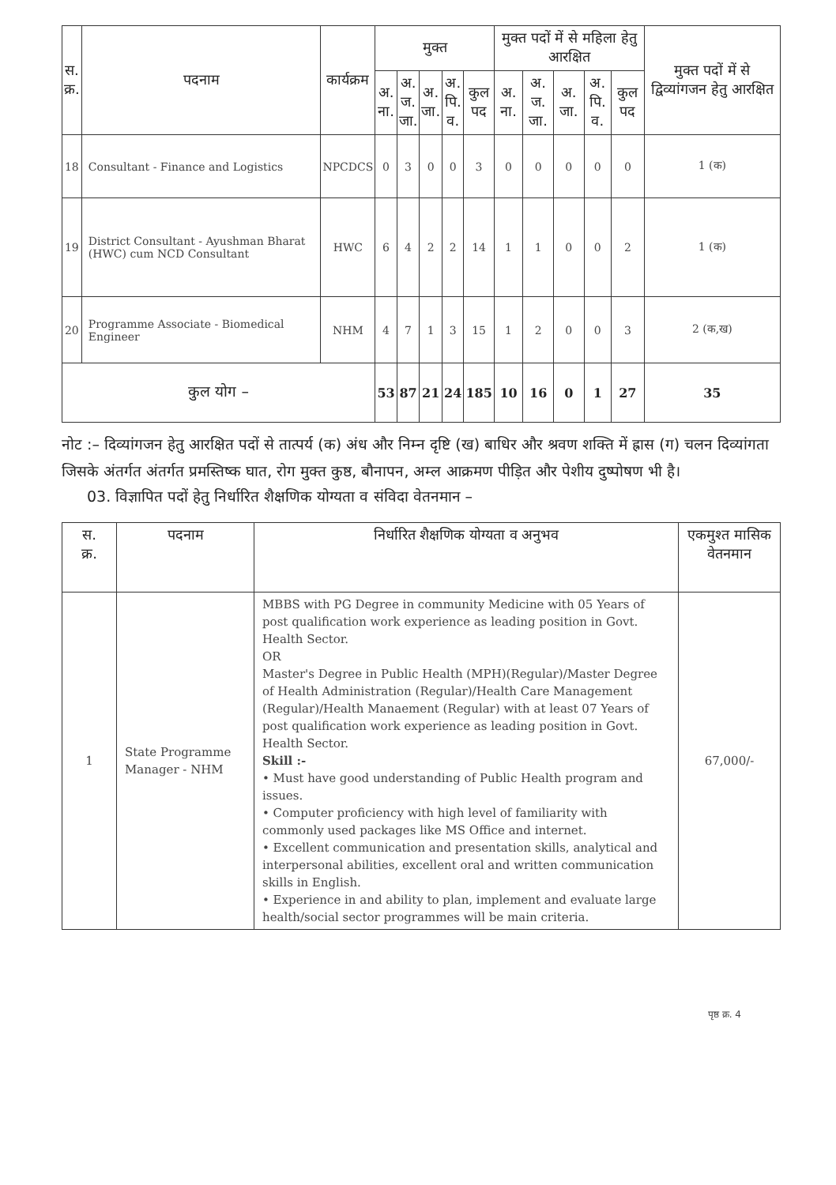| स. क्र. | पदनाम | कार्यक्रम | मुक्त | | | | | मुक्त पदों में से महिला हेतु आरक्षित | | | | | मुक्त पदों में से द्विव्यांगजन हेतु आरक्षित |
| --- | --- | --- | --- | --- | --- | --- | --- | --- | --- | --- | --- | --- | --- |
| | | | अ. ना. | अ. ज. जा. | अ. जा. | अ. पि. व. | कुल पद | अ. ना. | अ. ज. जा. | अ. जा. | अ. पि. व. | कुल पद | |
| 18 | Consultant - Finance and Logistics | NPCDCS | 0 | 3 | 0 | 0 | 3 | 0 | 0 | 0 | 0 | 0 | 1 (क) |
| 19 | District Consultant - Ayushman Bharat (HWC) cum NCD Consultant | HWC | 6 | 4 | 2 | 2 | 14 | 1 | 1 | 0 | 0 | 2 | 1 (क) |
| 20 | Programme Associate - Biomedical Engineer | NHM | 4 | 7 | 1 | 3 | 15 | 1 | 2 | 0 | 0 | 3 | 2 (क,ख) |
| कुल योग – | | | 53 | 87 | 21 | 24 | 185 | 10 | 16 | 0 | 1 | 27 | 35 |
नोट :– दिव्यांगजन हेतु आरक्षित पदों से तात्पर्य (क) अंध और निम्न दृष्टि (ख) बाधिर और श्रवण शक्ति में ह्रास (ग) चलन दिव्यांगता जिसके अंतर्गत अंतर्गत प्रमस्तिष्क घात, रोग मुक्त कुष्ठ, बौनापन, अम्ल आक्रमण पीड़ित और पेशीय दुष्पोषण भी है।
03. विज्ञापित पदों हेतु निर्धारित शैक्षणिक योग्यता व संविदा वेतनमान –
| स. क्र. | पदनाम | निर्धारित शैक्षणिक योग्यता व अनुभव | एकमुश्त मासिक वेतनमान |
| --- | --- | --- | --- |
| 1 | State Programme Manager - NHM | MBBS with PG Degree in community Medicine with 05 Years of post qualification work experience as leading position in Govt. Health Sector. OR Master's Degree in Public Health (MPH)(Regular)/Master Degree of Health Administration (Regular)/Health Care Management (Regular)/Health Manaement (Regular) with at least 07 Years of post qualification work experience as leading position in Govt. Health Sector. Skill :- • Must have good understanding of Public Health program and issues. • Computer proficiency with high level of familiarity with commonly used packages like MS Office and internet. • Excellent communication and presentation skills, analytical and interpersonal abilities, excellent oral and written communication skills in English. • Experience in and ability to plan, implement and evaluate large health/social sector programmes will be main criteria. | 67,000/- |
पृष्ठ क्र. 4